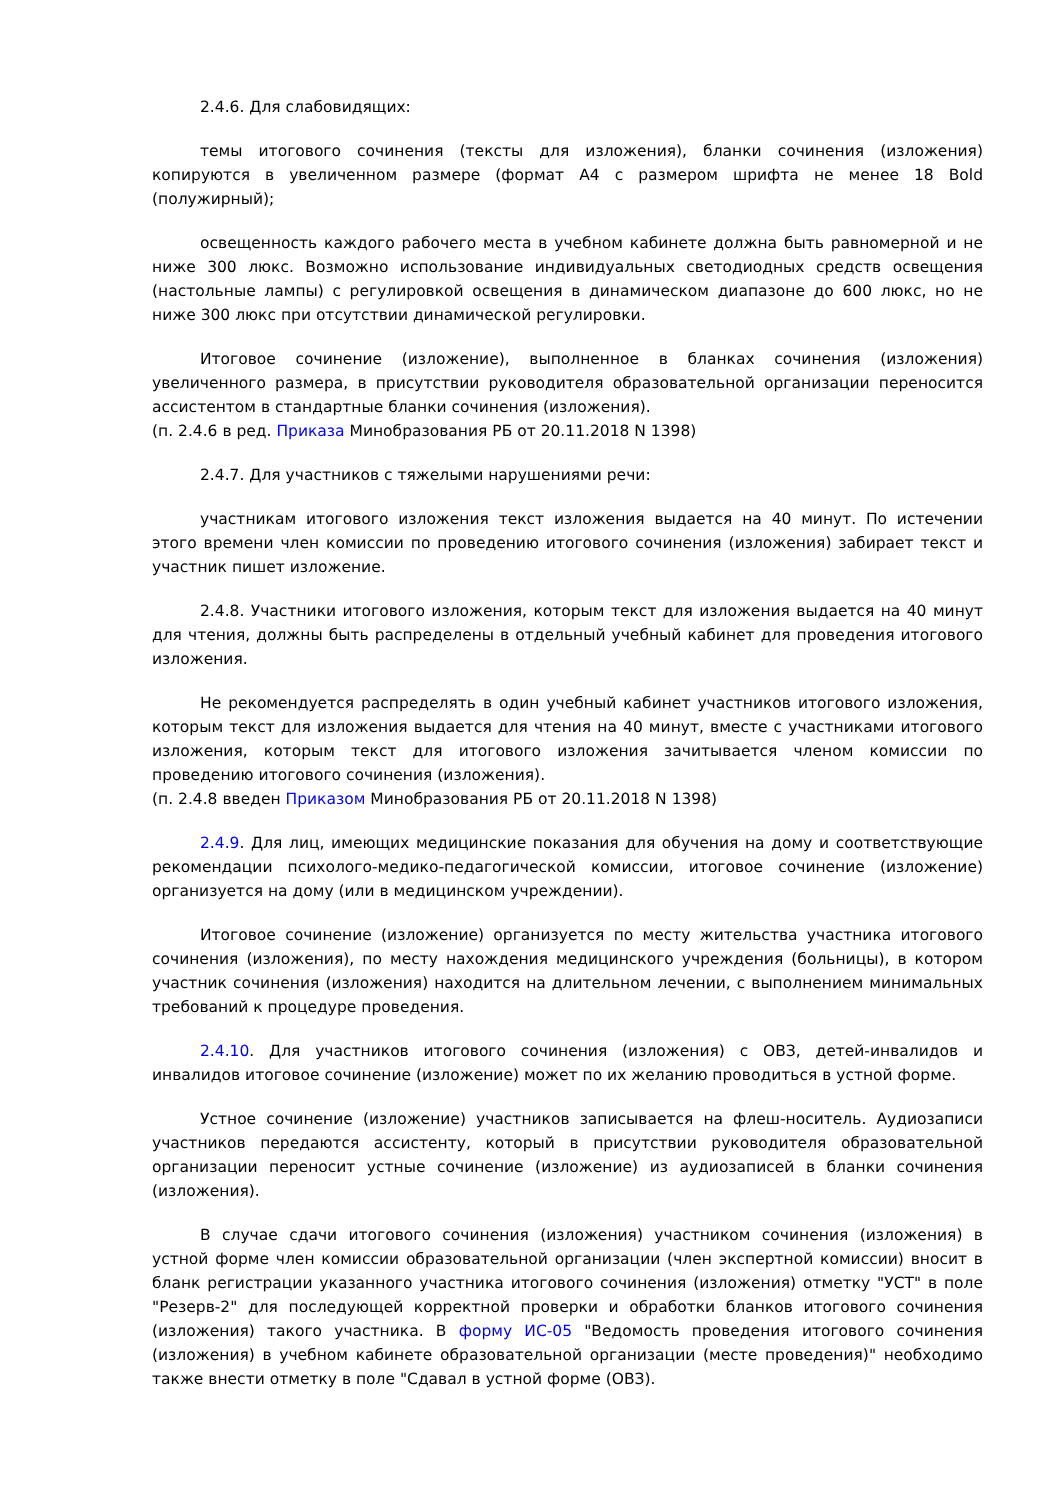2.4.6. Для слабовидящих:
темы итогового сочинения (тексты для изложения), бланки сочинения (изложения) копируются в увеличенном размере (формат А4 с размером шрифта не менее 18 Bold (полужирный);
освещенность каждого рабочего места в учебном кабинете должна быть равномерной и не ниже 300 люкс. Возможно использование индивидуальных светодиодных средств освещения (настольные лампы) с регулировкой освещения в динамическом диапазоне до 600 люкс, но не ниже 300 люкс при отсутствии динамической регулировки.
Итоговое сочинение (изложение), выполненное в бланках сочинения (изложения) увеличенного размера, в присутствии руководителя образовательной организации переносится ассистентом в стандартные бланки сочинения (изложения).
(п. 2.4.6 в ред. Приказа Минобразования РБ от 20.11.2018 N 1398)
2.4.7. Для участников с тяжелыми нарушениями речи:
участникам итогового изложения текст изложения выдается на 40 минут. По истечении этого времени член комиссии по проведению итогового сочинения (изложения) забирает текст и участник пишет изложение.
2.4.8. Участники итогового изложения, которым текст для изложения выдается на 40 минут для чтения, должны быть распределены в отдельный учебный кабинет для проведения итогового изложения.
Не рекомендуется распределять в один учебный кабинет участников итогового изложения, которым текст для изложения выдается для чтения на 40 минут, вместе с участниками итогового изложения, которым текст для итогового изложения зачитывается членом комиссии по проведению итогового сочинения (изложения).
(п. 2.4.8 введен Приказом Минобразования РБ от 20.11.2018 N 1398)
2.4.9. Для лиц, имеющих медицинские показания для обучения на дому и соответствующие рекомендации психолого-медико-педагогической комиссии, итоговое сочинение (изложение) организуется на дому (или в медицинском учреждении).
Итоговое сочинение (изложение) организуется по месту жительства участника итогового сочинения (изложения), по месту нахождения медицинского учреждения (больницы), в котором участник сочинения (изложения) находится на длительном лечении, с выполнением минимальных требований к процедуре проведения.
2.4.10. Для участников итогового сочинения (изложения) с ОВЗ, детей-инвалидов и инвалидов итоговое сочинение (изложение) может по их желанию проводиться в устной форме.
Устное сочинение (изложение) участников записывается на флеш-носитель. Аудиозаписи участников передаются ассистенту, который в присутствии руководителя образовательной организации переносит устные сочинение (изложение) из аудиозаписей в бланки сочинения (изложения).
В случае сдачи итогового сочинения (изложения) участником сочинения (изложения) в устной форме член комиссии образовательной организации (член экспертной комиссии) вносит в бланк регистрации указанного участника итогового сочинения (изложения) отметку "УСТ" в поле "Резерв-2" для последующей корректной проверки и обработки бланков итогового сочинения (изложения) такого участника. В форму ИС-05 "Ведомость проведения итогового сочинения (изложения) в учебном кабинете образовательной организации (месте проведения)" необходимо также внести отметку в поле "Сдавал в устной форме (ОВЗ).